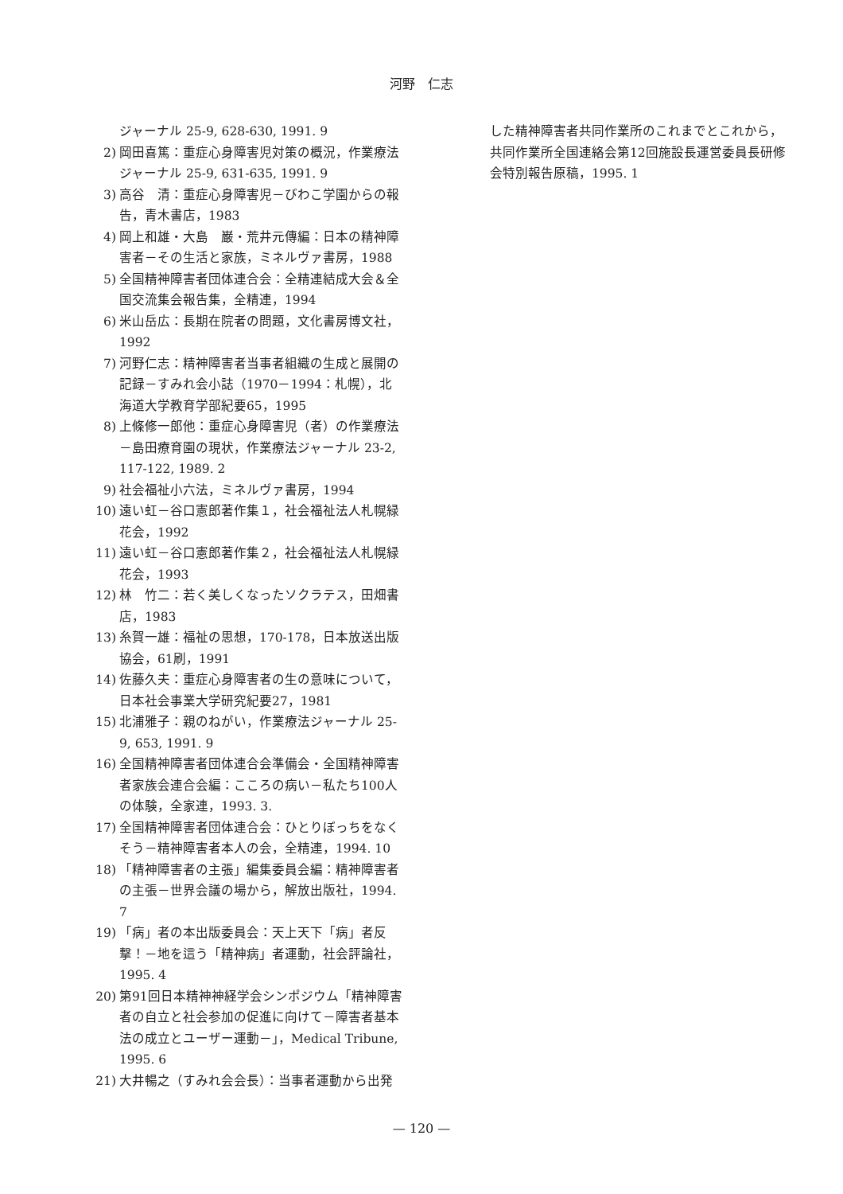河野　仁志
ジャーナル 25-9, 628-630, 1991. 9
2) 岡田喜篤：重症心身障害児対策の概況，作業療法ジャーナル 25-9, 631-635, 1991. 9
3) 高谷　清：重症心身障害児－びわこ学園からの報告，青木書店，1983
4) 岡上和雄・大島　巌・荒井元傳編：日本の精神障害者－その生活と家族，ミネルヴァ書房，1988
5) 全国精神障害者団体連合会：全精連結成大会＆全国交流集会報告集，全精連，1994
6) 米山岳広：長期在院者の問題，文化書房博文社，1992
7) 河野仁志：精神障害者当事者組織の生成と展開の記録－すみれ会小誌（1970－1994：札幌），北海道大学教育学部紀要65，1995
8) 上條修一郎他：重症心身障害児（者）の作業療法－島田療育園の現状，作業療法ジャーナル 23-2, 117-122, 1989. 2
9) 社会福祉小六法，ミネルヴァ書房，1994
10) 遠い虹－谷口憲郎著作集１，社会福祉法人札幌緑花会，1992
11) 遠い虹－谷口憲郎著作集２，社会福祉法人札幌緑花会，1993
12) 林　竹二：若く美しくなったソクラテス，田畑書店，1983
13) 糸賀一雄：福祉の思想，170-178，日本放送出版協会，61刷，1991
14) 佐藤久夫：重症心身障害者の生の意味について，日本社会事業大学研究紀要27，1981
15) 北浦雅子：親のねがい，作業療法ジャーナル 25-9, 653, 1991. 9
16) 全国精神障害者団体連合会準備会・全国精神障害者家族会連合会編：こころの病い－私たち100人の体験，全家連，1993. 3.
17) 全国精神障害者団体連合会：ひとりぼっちをなくそう－精神障害者本人の会，全精連，1994. 10
18) 「精神障害者の主張」編集委員会編：精神障害者の主張－世界会議の場から，解放出版社，1994. 7
19) 「病」者の本出版委員会：天上天下「病」者反撃！－地を這う「精神病」者運動，社会評論社，1995. 4
20) 第91回日本精神神経学会シンポジウム「精神障害者の自立と社会参加の促進に向けて－障害者基本法の成立とユーザー運動－」，Medical Tribune, 1995. 6
21) 大井暢之（すみれ会会長）：当事者運動から出発
した精神障害者共同作業所のこれまでとこれから，共同作業所全国連絡会第12回施設長運営委員長研修会特別報告原稿，1995. 1
— 120 —